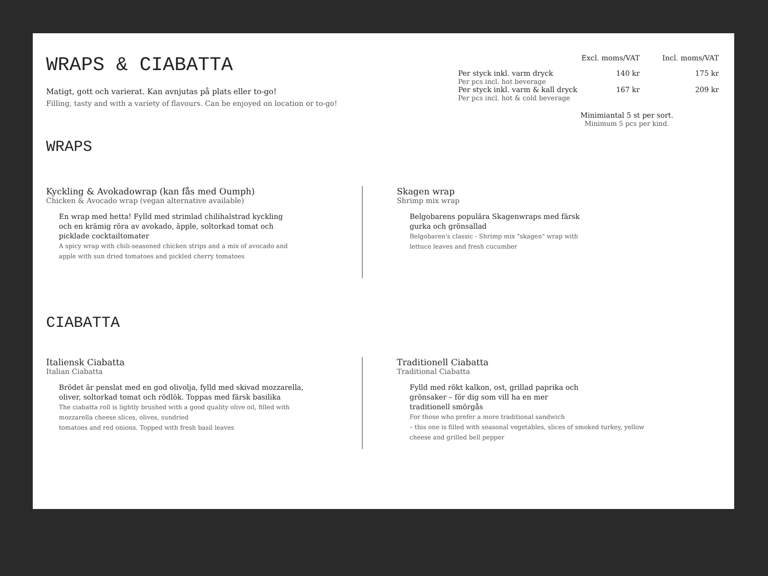WRAPS & CIABATTA
Matigt, gott och varierat. Kan avnjutas på plats eller to-go!
Filling, tasty and with a variety of flavours. Can be enjoyed on location or to-go!
WRAPS
| | Excl. moms/VAT | Incl. moms/VAT |
| --- | --- | --- |
| Per styck inkl. varm dryck Per pcs incl. hot beverage | 140 kr | 175 kr |
| Per styck inkl. varm & kall dryck Per pcs incl. hot & cold beverage | 167 kr | 209 kr |
Minimiantal 5 st per sort.
Minimum 5 pcs per kind.
Kyckling & Avokadowrap (kan fås med Oumph)
Chicken & Avocado wrap (vegan alternative available)
En wrap med hetta! Fylld med strimlad chilihalstrad kyckling
och en krämig röra av avokado, äpple, soltorkad tomat och
picklade cocktailtomater
A spicy wrap with chili-seasoned chicken strips and a mix of avocado and
apple with sun dried tomatoes and pickled cherry tomatoes
Skagen wrap
Shrimp mix wrap
Belgobarens populära Skagenwraps med färsk
gurka och grönsallad
Belgobaren's classic - Shrimp mix "skagen" wrap with
lettuce leaves and fresh cucumber
CIABATTA
Italiensk Ciabatta
Italian Ciabatta
Brödet är penslat med en god olivolja, fylld med skivad mozzarella,
oliver, soltorkad tomat och rödlök. Toppas med färsk basilika
The ciabatta roll is lightly brushed with a good quality olive oil, filled with
mozzarella cheese slices, olives, sundried
tomatoes and red onions. Topped with fresh basil leaves
Traditionell Ciabatta
Traditional Ciabatta
Fylld med rökt kalkon, ost, grillad paprika och
grönsaker – för dig som vill ha en mer
traditionell smörgås
For those who prefer a more traditional sandwich
– this one is filled with seasonal vegetables, slices of smoked turkey, yellow
cheese and grilled bell pepper